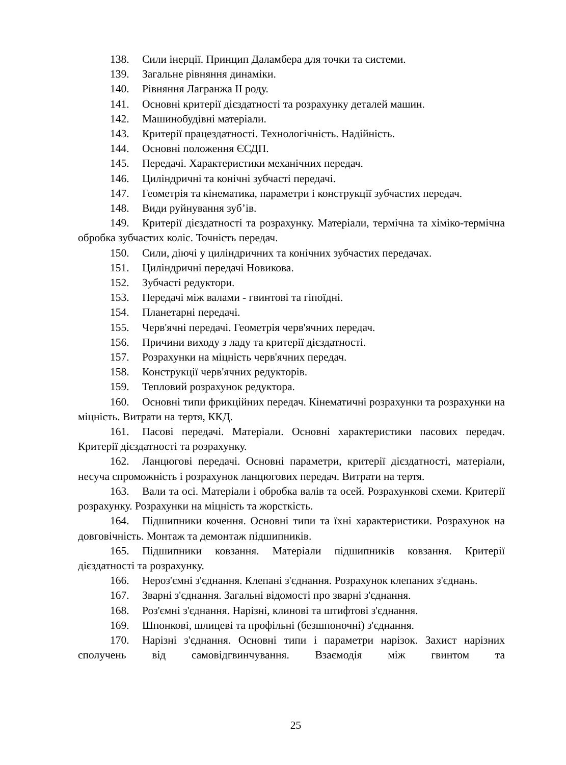138. Сили інерції. Принцип Даламбера для точки та системи.
139. Загальне рівняння динаміки.
140. Рівняння Лагранжа II роду.
141. Основні критерії дієздатності та розрахунку деталей машин.
142. Машинобудівні матеріали.
143. Критерії працездатності. Технологічність. Надійність.
144. Основні положення ЄСДП.
145. Передачі. Характеристики механічних передач.
146. Циліндричні та конічні зубчасті передачі.
147. Геометрія та кінематика, параметри і конструкції зубчастих передач.
148. Види руйнування зуб’ів.
149. Критерії дієздатності та розрахунку. Матеріали, термічна та хіміко-термічна обробка зубчастих коліс. Точність передач.
150. Сили, діючі у циліндричних та конічних зубчастих передачах.
151. Циліндричні передачі Новикова.
152. Зубчасті редуктори.
153. Передачі між валами - гвинтові та гіпоїдні.
154. Планетарні передачі.
155. Черв'ячні передачі. Геометрія черв'ячних передач.
156. Причини виходу з ладу та критерії дієздатності.
157. Розрахунки на міцність черв'ячних передач.
158. Конструкції черв'ячних редукторів.
159. Тепловий розрахунок редуктора.
160. Основні типи фрикційних передач. Кінематичні розрахунки та розрахунки на міцність. Витрати на тертя, ККД.
161. Пасові передачі. Матеріали. Основні характеристики пасових передач. Критерії дієздатності та розрахунку.
162. Ланцюгові передачі. Основні параметри, критерії дієздатності, матеріали, несуча спроможність і розрахунок ланцюгових передач. Витрати на тертя.
163. Вали та осі. Матеріали і обробка валів та осей. Розрахункові схеми. Критерії розрахунку. Розрахунки на міцність та жорсткість.
164. Підшипники кочення. Основні типи та їхні характеристики. Розрахунок на довговічність. Монтаж та демонтаж підшипників.
165. Підшипники ковзання. Матеріали підшипників ковзання. Критерії дієздатності та розрахунку.
166. Нероз'ємні з'єднання. Клепані з'єднання. Розрахунок клепаних з'єднань.
167. Зварні з'єднання. Загальні відомості про зварні з'єднання.
168. Роз'ємні з'єднання. Нарізні, клинові та штифтові з'єднання.
169. Шпонкові, шлицеві та профільні (безшпоночні) з'єднання.
170. Нарізні з'єднання. Основні типи і параметри нарізок. Захист нарізних сполучень від самовідгвинчування. Взаємодія між гвинтом та
25